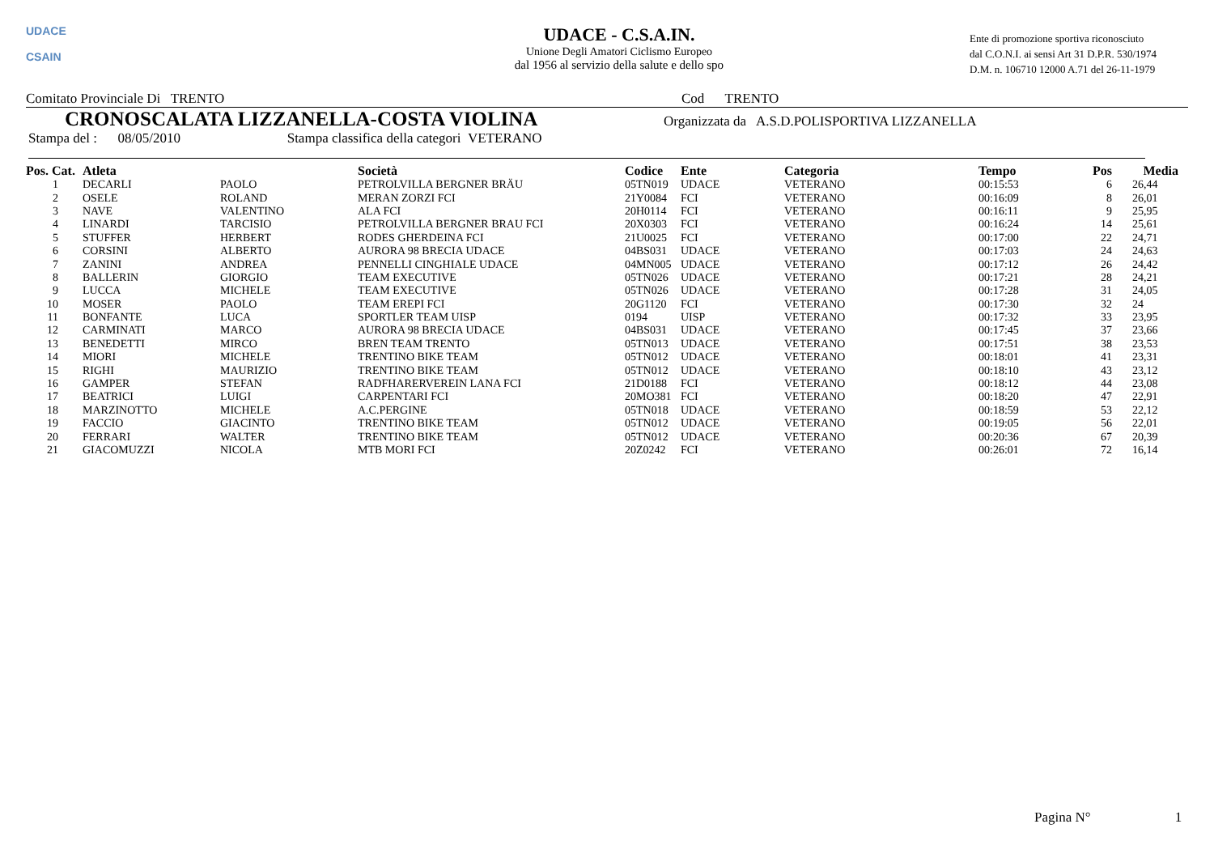UDACE
CSAIN
UDACE - C.S.A.IN.
Unione Degli Amatori Ciclismo Europeo
dal 1956 al servizio della salute e dello spo
Ente di promozione sportiva riconosciuto
dal C.O.N.I. ai sensi Art 31 D.P.R. 530/1974
D.M. n. 106710 12000 A.71 del 26-11-1979
Comitato Provinciale Di TRENTO Cod TRENTO
CRONOSCALATA LIZZANELLA-COSTA VIOLINA
Organizzata da A.S.D.POLISPORTIVA LIZZANELLA
Stampa del : 08/05/2010 Stampa classifica della categori VETERANO
| Pos. Cat. | Atleta | | Società | Codice | Ente | Categoria | Tempo | Pos | Media |
| --- | --- | --- | --- | --- | --- | --- | --- | --- | --- |
| 1 | DECARLI | PAOLO | PETROLVILLA BERGNER BRÄU | 05TN019 | UDACE | VETERANO | 00:15:53 | 6 | 26,44 |
| 2 | OSELE | ROLAND | MERAN ZORZI FCI | 21Y0084 | FCI | VETERANO | 00:16:09 | 8 | 26,01 |
| 3 | NAVE | VALENTINO | ALA FCI | 20H0114 | FCI | VETERANO | 00:16:11 | 9 | 25,95 |
| 4 | LINARDI | TARCISIO | PETROLVILLA BERGNER BRAU FCI | 20X0303 | FCI | VETERANO | 00:16:24 | 14 | 25,61 |
| 5 | STUFFER | HERBERT | RODES GHERDEINA FCI | 21U0025 | FCI | VETERANO | 00:17:00 | 22 | 24,71 |
| 6 | CORSINI | ALBERTO | AURORA 98 BRECIA UDACE | 04BS031 | UDACE | VETERANO | 00:17:03 | 24 | 24,63 |
| 7 | ZANINI | ANDREA | PENNELLI CINGHIALE UDACE | 04MN005 | UDACE | VETERANO | 00:17:12 | 26 | 24,42 |
| 8 | BALLERIN | GIORGIO | TEAM EXECUTIVE | 05TN026 | UDACE | VETERANO | 00:17:21 | 28 | 24,21 |
| 9 | LUCCA | MICHELE | TEAM EXECUTIVE | 05TN026 | UDACE | VETERANO | 00:17:28 | 31 | 24,05 |
| 10 | MOSER | PAOLO | TEAM EREPI FCI | 20G1120 | FCI | VETERANO | 00:17:30 | 32 | 24 |
| 11 | BONFANTE | LUCA | SPORTLER TEAM UISP | 0194 | UISP | VETERANO | 00:17:32 | 33 | 23,95 |
| 12 | CARMINATI | MARCO | AURORA 98 BRECIA UDACE | 04BS031 | UDACE | VETERANO | 00:17:45 | 37 | 23,66 |
| 13 | BENEDETTI | MIRCO | BREN TEAM TRENTO | 05TN013 | UDACE | VETERANO | 00:17:51 | 38 | 23,53 |
| 14 | MIORI | MICHELE | TRENTINO BIKE TEAM | 05TN012 | UDACE | VETERANO | 00:18:01 | 41 | 23,31 |
| 15 | RIGHI | MAURIZIO | TRENTINO BIKE TEAM | 05TN012 | UDACE | VETERANO | 00:18:10 | 43 | 23,12 |
| 16 | GAMPER | STEFAN | RADFHARERVEREIN LANA FCI | 21D0188 | FCI | VETERANO | 00:18:12 | 44 | 23,08 |
| 17 | BEATRICI | LUIGI | CARPENTARI FCI | 20MO381 | FCI | VETERANO | 00:18:20 | 47 | 22,91 |
| 18 | MARZINOTTO | MICHELE | A.C.PERGINE | 05TN018 | UDACE | VETERANO | 00:18:59 | 53 | 22,12 |
| 19 | FACCIO | GIACINTO | TRENTINO BIKE TEAM | 05TN012 | UDACE | VETERANO | 00:19:05 | 56 | 22,01 |
| 20 | FERRARI | WALTER | TRENTINO BIKE TEAM | 05TN012 | UDACE | VETERANO | 00:20:36 | 67 | 20,39 |
| 21 | GIACOMUZZI | NICOLA | MTB MORI FCI | 20Z0242 | FCI | VETERANO | 00:26:01 | 72 | 16,14 |
Pagina N° 1